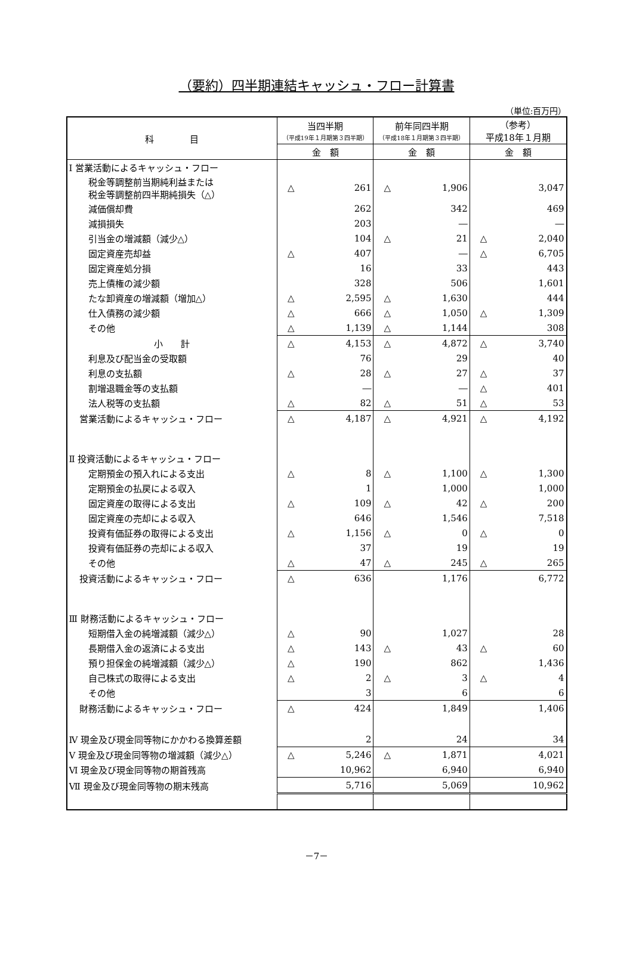（要約）四半期連結キャッシュ・フロー計算書
（単位:百万円）
| 科 目 | 当四半期 （平成19年１月期第３四半期） | | 前年同四半期 （平成18年１月期第３四半期） | | （参考） 平成18年１月期 | |
| --- | --- | --- | --- | --- | --- | --- |
| | 金 額 | | 金 額 | | 金 額 | |
| Ⅰ 営業活動によるキャッシュ・フロー | | | | | | |
| 税金等調整前当期純利益または 税金等調整前四半期純損失（△） | △ | 261 | △ | 1,906 | | 3,047 |
| 減価償却費 | | 262 | | 342 | | 469 |
| 減損損失 | | 203 | | ― | | ― |
| 引当金の増減額（減少△） | | 104 | △ | 21 | △ | 2,040 |
| 固定資産売却益 | △ | 407 | | ― | △ | 6,705 |
| 固定資産処分損 | | 16 | | 33 | | 443 |
| 売上債権の減少額 | | 328 | | 506 | | 1,601 |
| たな卸資産の増減額（増加△） | △ | 2,595 | △ | 1,630 | | 444 |
| 仕入債務の減少額 | △ | 666 | △ | 1,050 | △ | 1,309 |
| その他 | △ | 1,139 | △ | 1,144 | | 308 |
| 小 計 | △ | 4,153 | △ | 4,872 | △ | 3,740 |
| 利息及び配当金の受取額 | | 76 | | 29 | | 40 |
| 利息の支払額 | △ | 28 | △ | 27 | △ | 37 |
| 割増退職金等の支払額 | | ― | | ― | △ | 401 |
| 法人税等の支払額 | △ | 82 | △ | 51 | △ | 53 |
| 営業活動によるキャッシュ・フロー | △ | 4,187 | △ | 4,921 | △ | 4,192 |
| Ⅱ 投資活動によるキャッシュ・フロー | | | | | | |
| 定期預金の預入れによる支出 | △ | 8 | △ | 1,100 | △ | 1,300 |
| 定期預金の払戻による収入 | | 1 | | 1,000 | | 1,000 |
| 固定資産の取得による支出 | △ | 109 | △ | 42 | △ | 200 |
| 固定資産の売却による収入 | | 646 | | 1,546 | | 7,518 |
| 投資有価証券の取得による支出 | △ | 1,156 | △ | 0 | △ | 0 |
| 投資有価証券の売却による収入 | | 37 | | 19 | | 19 |
| その他 | △ | 47 | △ | 245 | △ | 265 |
| 投資活動によるキャッシュ・フロー | △ | 636 | | 1,176 | | 6,772 |
| Ⅲ 財務活動によるキャッシュ・フロー | | | | | | |
| 短期借入金の純増減額（減少△） | △ | 90 | | 1,027 | | 28 |
| 長期借入金の返済による支出 | △ | 143 | △ | 43 | △ | 60 |
| 預り担保金の純増減額（減少△） | △ | 190 | | 862 | | 1,436 |
| 自己株式の取得による支出 | △ | 2 | △ | 3 | △ | 4 |
| その他 | | 3 | | 6 | | 6 |
| 財務活動によるキャッシュ・フロー | △ | 424 | | 1,849 | | 1,406 |
| Ⅳ 現金及び現金同等物にかかわる換算差額 | | 2 | | 24 | | 34 |
| Ⅴ 現金及び現金同等物の増減額（減少△） | △ | 5,246 | △ | 1,871 | | 4,021 |
| Ⅵ 現金及び現金同等物の期首残高 | | 10,962 | | 6,940 | | 6,940 |
| Ⅶ 現金及び現金同等物の期末残高 | | 5,716 | | 5,069 | | 10,962 |
－7－